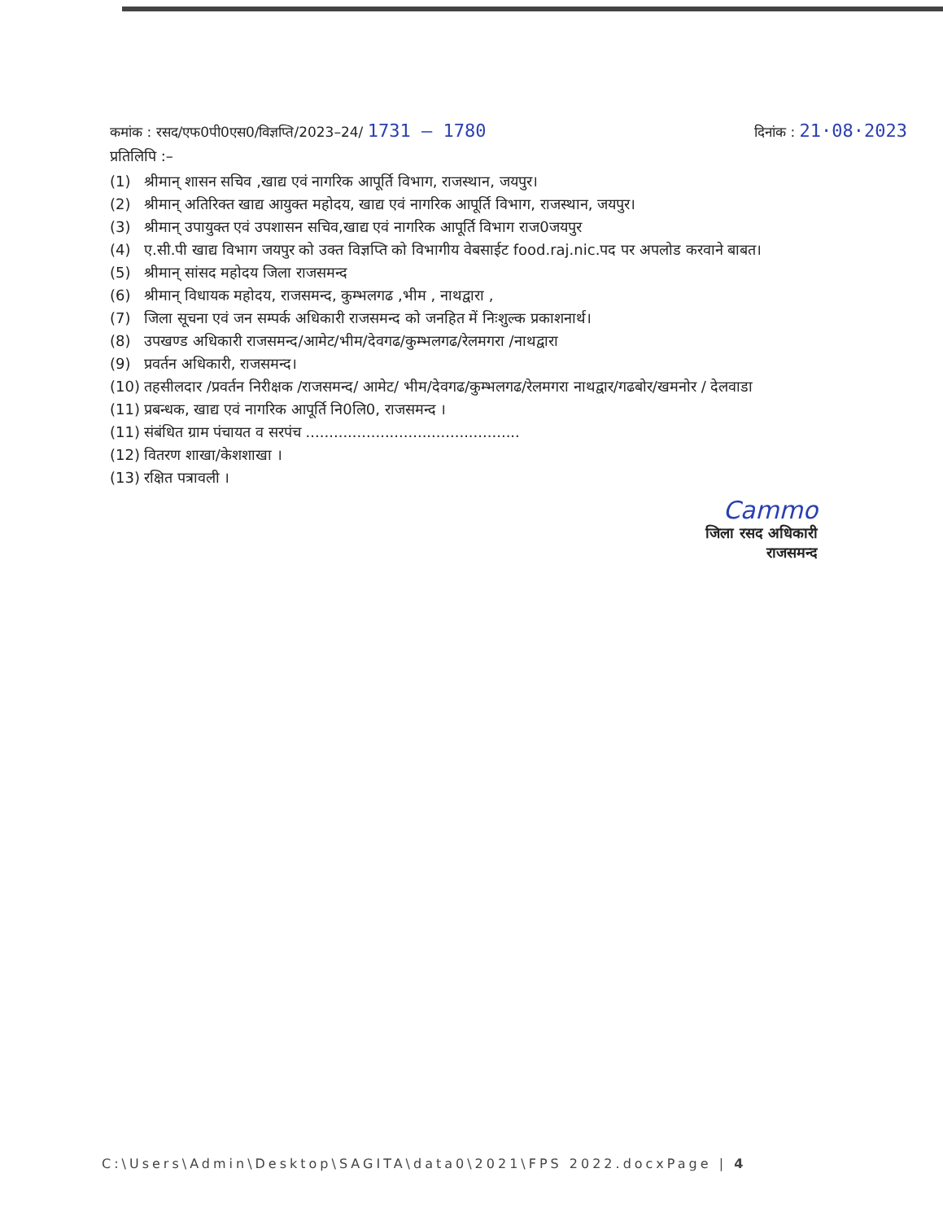कमांक : रसद/एफ0पी0एस0/विज्ञप्ति/2023–24/ 1731 – 1780 दिनांक : 21·08·2023
प्रतिलिपि :–
(1) श्रीमान् शासन सचिव ,खाद्य एवं नागरिक आपूर्ति विभाग, राजस्थान, जयपुर।
(2) श्रीमान् अतिरिक्त खाद्य आयुक्त महोदय, खाद्य एवं नागरिक आपूर्ति विभाग, राजस्थान, जयपुर।
(3) श्रीमान् उपायुक्त एवं उपशासन सचिव,खाद्य एवं नागरिक आपूर्ति विभाग राज0जयपुर
(4) ए.सी.पी खाद्य विभाग जयपुर को उक्त विज्ञप्ति को विभागीय वेबसाईट food.raj.nic.पद पर अपलोड करवाने बाबत।
(5) श्रीमान् सांसद महोदय जिला राजसमन्द
(6) श्रीमान् विधायक महोदय, राजसमन्द, कुम्भलगढ ,भीम , नाथद्वारा ,
(7) जिला सूचना एवं जन सम्पर्क अधिकारी राजसमन्द को जनहित में निःशुल्क प्रकाशनार्थ।
(8) उपखण्ड अधिकारी राजसमन्द/आमेट/भीम/देवगढ/कुम्भलगढ/रेलमगरा /नाथद्वारा
(9) प्रवर्तन अधिकारी, राजसमन्द।
(10) तहसीलदार /प्रवर्तन निरीक्षक /राजसमन्द/ आमेट/ भीम/देवगढ/कुम्भलगढ/रेलमगरा नाथद्वार/गढबोर/खमनोर / देलवाडा
(11) प्रबन्धक, खाद्य एवं नागरिक आपूर्ति नि0लि0, राजसमन्द ।
(11) संबंधित ग्राम पंचायत व सरपंच ..............................................
(12) वितरण शाखा/केशशाखा ।
(13) रक्षित पत्रावली ।
Cammo
जिला रसद अधिकारी
राजसमन्द
C:\Users\Admin\Desktop\SAGITA\data0\2021\FPS 2022.docxPage | 4